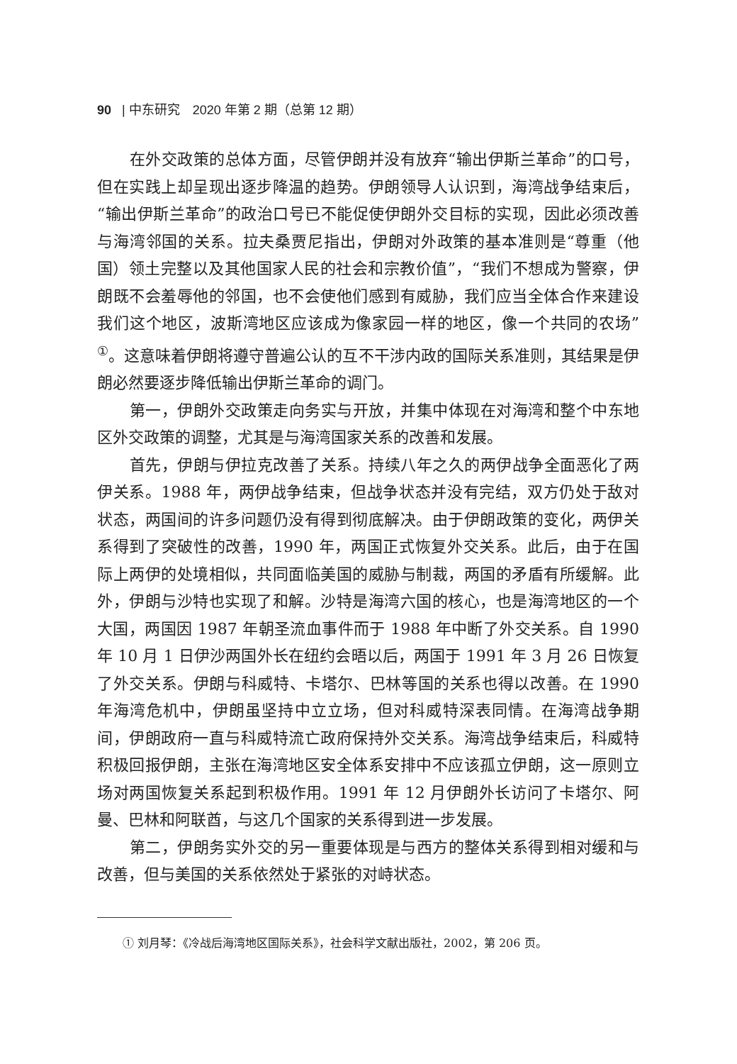90 | 中东研究　2020 年第 2 期（总第 12 期）
在外交政策的总体方面，尽管伊朗并没有放弃“输出伊斯兰革命”的口号，但在实践上却呈现出逐步降温的趋势。伊朗领导人认识到，海湾战争结束后，“输出伊斯兰革命”的政治口号已不能促使伊朗外交目标的实现，因此必须改善与海湾邻国的关系。拉夫桑贾尼指出，伊朗对外政策的基本准则是“尊重（他国）领土完整以及其他国家人民的社会和宗教价值”，“我们不想成为警察，伊朗既不会羞辱他的邻国，也不会使他们感到有威胁，我们应当全体合作来建设我们这个地区，波斯湾地区应该成为像家园一样的地区，像一个共同的农场”<sup>①</sup>。这意味着伊朗将遵守普遍公认的互不干涉内政的国际关系准则，其结果是伊朗必然要逐步降低输出伊斯兰革命的调门。
第一，伊朗外交政策走向务实与开放，并集中体现在对海湾和整个中东地区外交政策的调整，尤其是与海湾国家关系的改善和发展。
首先，伊朗与伊拉克改善了关系。持续八年之久的两伊战争全面恶化了两伊关系。1988 年，两伊战争结束，但战争状态并没有完结，双方仍处于敌对状态，两国间的许多问题仍没有得到彻底解决。由于伊朗政策的变化，两伊关系得到了突破性的改善，1990 年，两国正式恢复外交关系。此后，由于在国际上两伊的处境相似，共同面临美国的威胁与制裁，两国的矛盾有所缓解。此外，伊朗与沙特也实现了和解。沙特是海湾六国的核心，也是海湾地区的一个大国，两国因 1987 年朝圣流血事件而于 1988 年中断了外交关系。自 1990 年 10 月 1 日伊沙两国外长在纽约会晤以后，两国于 1991 年 3 月 26 日恢复了外交关系。伊朗与科威特、卡塔尔、巴林等国的关系也得以改善。在 1990 年海湾危机中，伊朗虽坚持中立立场，但对科威特深表同情。在海湾战争期间，伊朗政府一直与科威特流亡政府保持外交关系。海湾战争结束后，科威特积极回报伊朗，主张在海湾地区安全体系安排中不应该孤立伊朗，这一原则立场对两国恢复关系起到积极作用。1991 年 12 月伊朗外长访问了卡塔尔、阿曼、巴林和阿联酋，与这几个国家的关系得到进一步发展。
第二，伊朗务实外交的另一重要体现是与西方的整体关系得到相对缓和与改善，但与美国的关系依然处于紧张的对峙状态。
① 刘月琴：《冷战后海湾地区国际关系》，社会科学文献出版社，2002，第 206 页。